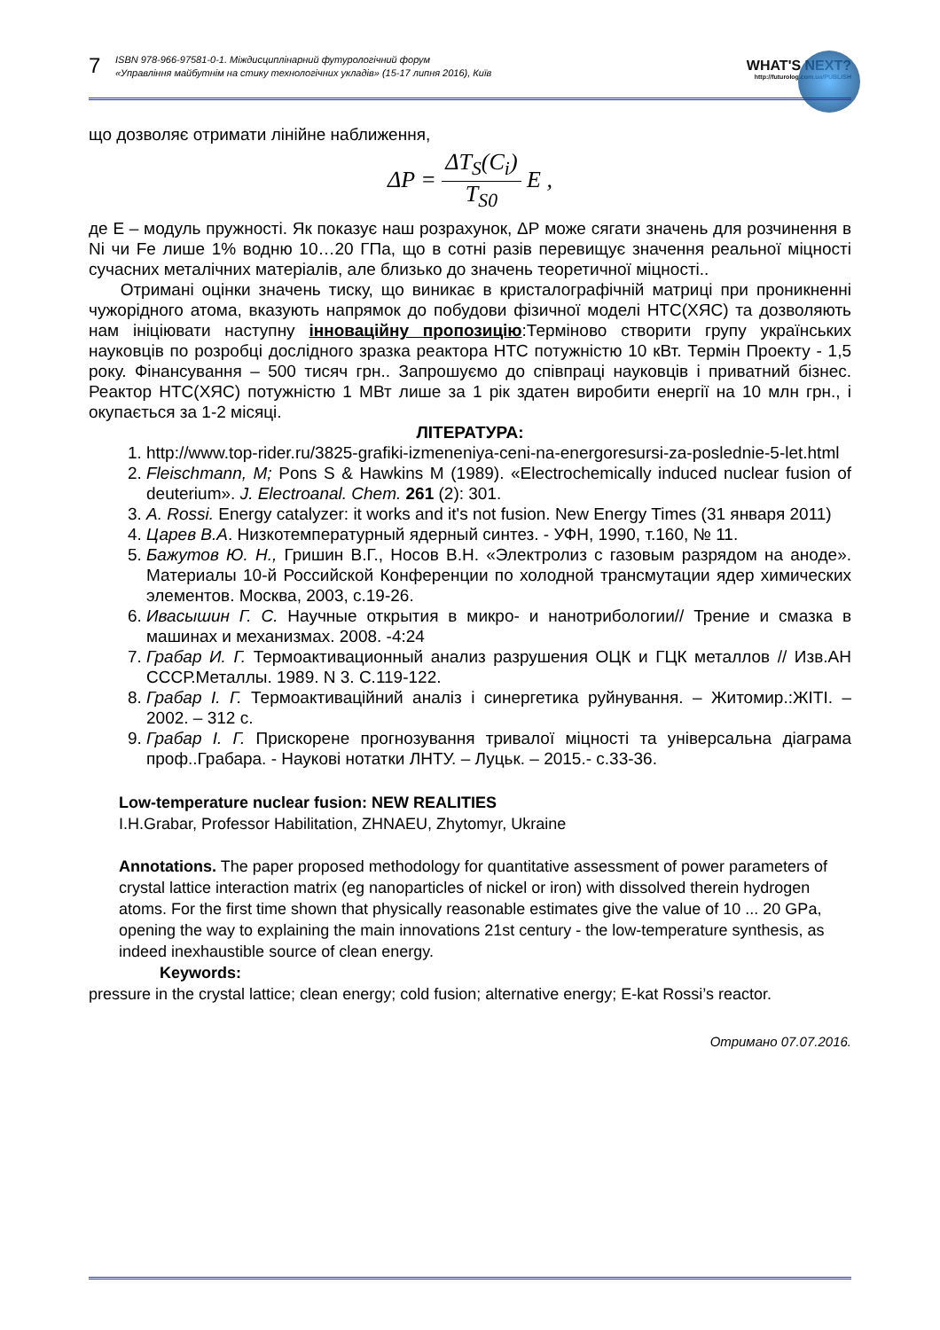7 ISBN 978-966-97581-0-1. Міждисциплінарний футурологічний форум
«Управління майбутнім на стику технологічних укладів» (15-17 липня 2016), Київ
WHAT'S NEXT?
http://futurolog.com.ua/PUBLISH
що дозволяє отримати лінійне наближення,
ΔP = ΔT<sub>S</sub>(C<sub>i</sub>) T<sub>S0</sub> E ,
де Е – модуль пружності. Як показує наш розрахунок, ΔР може сягати значень для розчинення в Ni чи Fe лише 1% водню 10…20 ГПа, що в сотні разів перевищує значення реальної міцності сучасних металічних матеріалів, але близько до значень теоретичної міцності..
Отримані оцінки значень тиску, що виникає в кристалографічній матриці при проникненні чужорідного атома, вказують напрямок до побудови фізичної моделі НТС(ХЯС) та дозволяють нам ініціювати наступну інноваційну пропозицію:Терміново створити групу українських науковців по розробці дослідного зразка реактора НТС потужністю 10 кВт. Термін Проекту - 1,5 року. Фінансування – 500 тисяч грн.. Запрошуємо до співпраці науковців і приватний бізнес. Реактор НТС(ХЯС) потужністю 1 МВт лише за 1 рік здатен виробити енергії на 10 млн грн., і окупається за 1-2 місяці.
ЛІТЕРАТУРА:
1. http://www.top-rider.ru/3825-grafiki-izmeneniya-ceni-na-energoresursi-za-poslednie-5-let.html
2. Fleischmann, M; Pons S & Hawkins M (1989). «Electrochemically induced nuclear fusion of deuterium». J. Electroanal. Chem. 261 (2): 301.
3. A. Rossi. Energy catalyzer: it works and it's not fusion. New Energy Times (31 января 2011)
4. Царев В.А. Низкотемпературный ядерный синтез. - УФН, 1990, т.160, № 11.
5. Бажутов Ю. Н., Гришин В.Г., Носов В.Н. «Электролиз с газовым разрядом на аноде». Материалы 10-й Российской Конференции по холодной трансмутации ядер химических элементов. Москва, 2003, с.19-26.
6. Ивасышин Г. С. Научные открытия в микро- и нанотрибологии// Трение и смазка в машинах и механизмах. 2008. -4:24
7. Грабар И. Г. Термоактивационный анализ разрушения ОЦК и ГЦК металлов // Изв.АН СССР.Металлы. 1989. N 3. С.119-122.
8. Грабар І. Г. Термоактиваційний аналіз і синергетика руйнування. – Житомир.:ЖІТІ. – 2002. – 312 с.
9. Грабар І. Г. Прискорене прогнозування тривалої міцності та універсальна діаграма проф..Грабара. - Наукові нотатки ЛНТУ. – Луцьк. – 2015.- с.33-36.
Low-temperature nuclear fusion: NEW REALITIES
I.H.Grabar, Professor Habilitation, ZHNAEU, Zhytomyr, Ukraine
Annotations. The paper proposed methodology for quantitative assessment of power parameters of crystal lattice interaction matrix (eg nanoparticles of nickel or iron) with dissolved therein hydrogen atoms. For the first time shown that physically reasonable estimates give the value of 10 ... 20 GPa, opening the way to explaining the main innovations 21st century - the low-temperature synthesis, as indeed inexhaustible source of clean energy.
Keywords:
pressure in the crystal lattice; clean energy; cold fusion; alternative energy; E-kat Rossi’s reactor.
Отримано 07.07.2016.